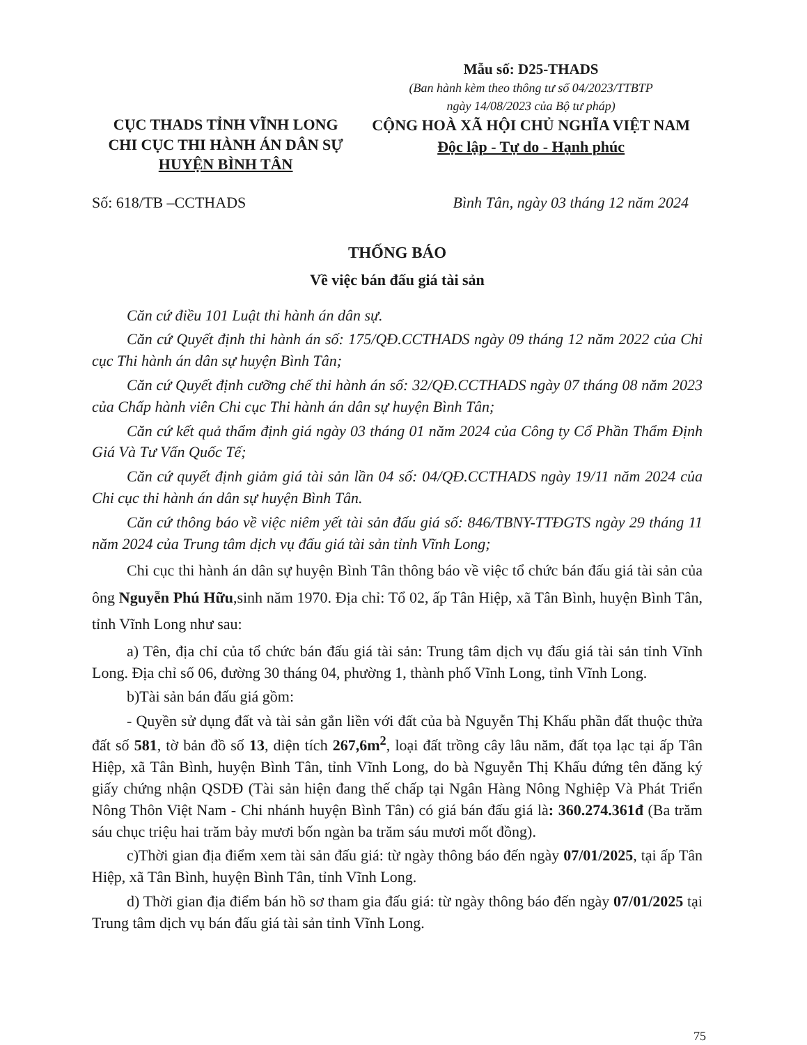CỤC THADS TỈNH VĨNH LONG
CHI CỤC THI HÀNH ÁN DÂN SỰ
HUYỆN BÌNH TÂN
Mẫu số: D25-THADS
(Ban hành kèm theo thông tư số 04/2023/TTBTP
ngày 14/08/2023 của Bộ tư pháp)
CỘNG HOÀ XÃ HỘI CHỦ NGHĨA VIỆT NAM
Độc lập - Tự do - Hạnh phúc
Số: 618/TB –CCTHADS Bình Tân, ngày 03 tháng 12 năm 2024
THỐNG BÁO
Về việc bán đấu giá tài sản
Căn cứ điều 101 Luật thi hành án dân sự.
Căn cứ Quyết định thi hành án số: 175/QĐ.CCTHADS ngày 09 tháng 12 năm 2022 của Chi cục Thi hành án dân sự huyện Bình Tân;
Căn cứ Quyết định cưỡng chế thi hành án số: 32/QĐ.CCTHADS ngày 07 tháng 08 năm 2023 của Chấp hành viên Chi cục Thi hành án dân sự huyện Bình Tân;
Căn cứ kết quả thẩm định giá ngày 03 tháng 01 năm 2024 của Công ty Cổ Phần Thẩm Định Giá Và Tư Vấn Quốc Tế;
Căn cứ quyết định giảm giá tài sản lần 04 số: 04/QĐ.CCTHADS ngày 19/11 năm 2024 của Chi cục thi hành án dân sự huyện Bình Tân.
Căn cứ thông báo về việc niêm yết tài sản đấu giá số: 846/TBNY-TTĐGTS ngày 29 tháng 11 năm 2024 của Trung tâm dịch vụ đấu giá tài sản tỉnh Vĩnh Long;
Chi cục thi hành án dân sự huyện Bình Tân thông báo về việc tổ chức bán đấu giá tài sản của ông Nguyễn Phú Hữu,sinh năm 1970. Địa chỉ: Tổ 02, ấp Tân Hiệp, xã Tân Bình, huyện Bình Tân, tỉnh Vĩnh Long như sau:
a) Tên, địa chỉ của tổ chức bán đấu giá tài sản: Trung tâm dịch vụ đấu giá tài sản tỉnh Vĩnh Long. Địa chỉ số 06, đường 30 tháng 04, phường 1, thành phố Vĩnh Long, tỉnh Vĩnh Long.
b)Tài sản bán đấu giá gồm:
- Quyền sử dụng đất và tài sản gắn liền với đất của bà Nguyễn Thị Khấu phần đất thuộc thửa đất số 581, tờ bản đồ số 13, diện tích 267,6m<sup>2</sup>, loại đất trồng cây lâu năm, đất tọa lạc tại ấp Tân Hiệp, xã Tân Bình, huyện Bình Tân, tỉnh Vĩnh Long, do bà Nguyễn Thị Khấu đứng tên đăng ký giấy chứng nhận QSDĐ (Tài sản hiện đang thế chấp tại Ngân Hàng Nông Nghiệp Và Phát Triển Nông Thôn Việt Nam - Chi nhánh huyện Bình Tân) có giá bán đấu giá là: 360.274.361đ (Ba trăm sáu chục triệu hai trăm bảy mươi bốn ngàn ba trăm sáu mươi mốt đồng).
c)Thời gian địa điểm xem tài sản đấu giá: từ ngày thông báo đến ngày 07/01/2025, tại ấp Tân Hiệp, xã Tân Bình, huyện Bình Tân, tỉnh Vĩnh Long.
d) Thời gian địa điểm bán hồ sơ tham gia đấu giá: từ ngày thông báo đến ngày 07/01/2025 tại Trung tâm dịch vụ bán đấu giá tài sản tỉnh Vĩnh Long.
75